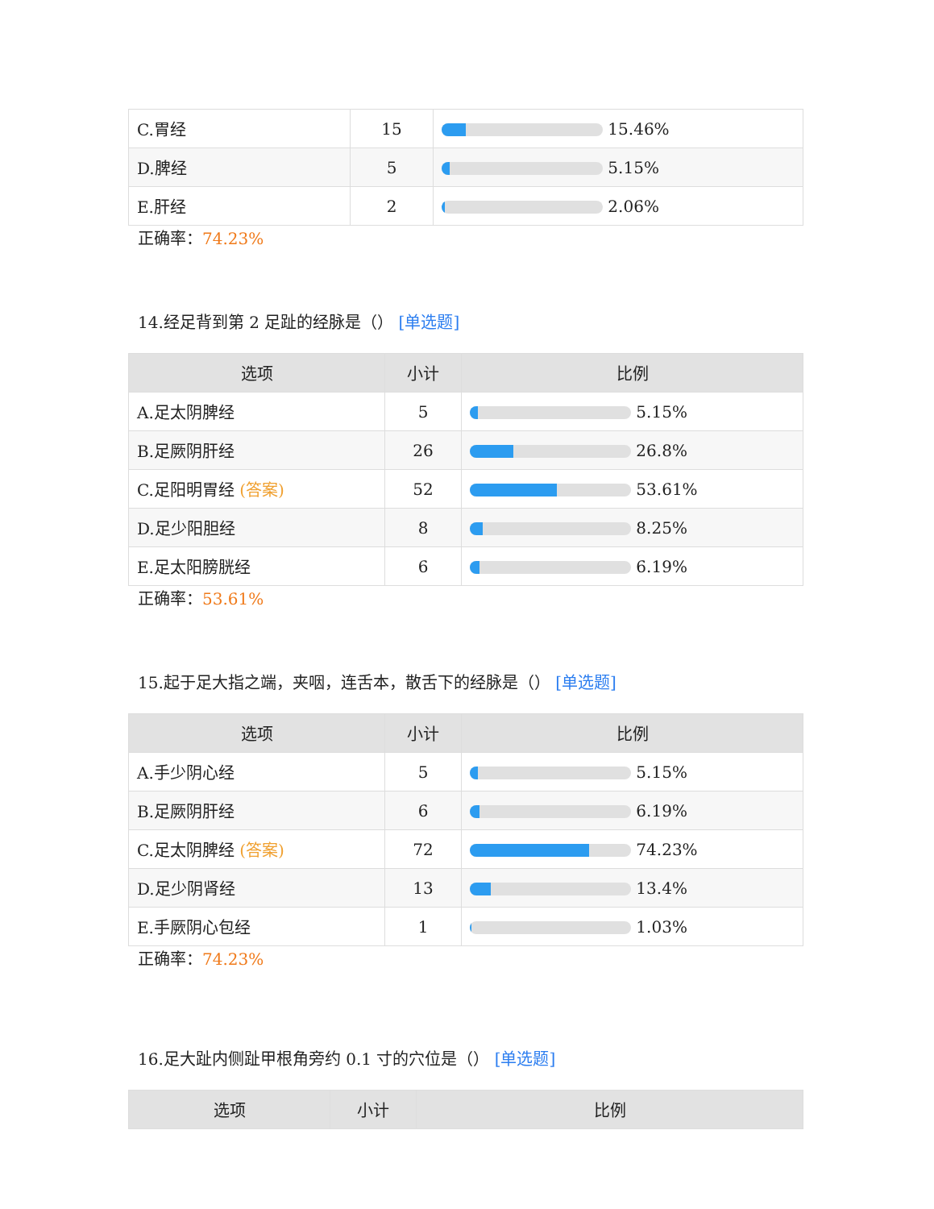| C.胃经 | 15 | 15.46% |
| D.脾经 | 5 | 5.15% |
| E.肝经 | 2 | 2.06% |
正确率：74.23%
14.经足背到第 2 足趾的经脉是（） [单选题]
| 选项 | 小计 | 比例 |
| --- | --- | --- |
| A.足太阴脾经 | 5 | 5.15% |
| B.足厥阴肝经 | 26 | 26.8% |
| C.足阳明胃经 (答案) | 52 | 53.61% |
| D.足少阳胆经 | 8 | 8.25% |
| E.足太阳膀胱经 | 6 | 6.19% |
正确率：53.61%
15.起于足大指之端，夹咽，连舌本，散舌下的经脉是（） [单选题]
| 选项 | 小计 | 比例 |
| --- | --- | --- |
| A.手少阴心经 | 5 | 5.15% |
| B.足厥阴肝经 | 6 | 6.19% |
| C.足太阴脾经 (答案) | 72 | 74.23% |
| D.足少阴肾经 | 13 | 13.4% |
| E.手厥阴心包经 | 1 | 1.03% |
正确率：74.23%
16.足大趾内侧趾甲根角旁约 0.1 寸的穴位是（） [单选题]
| 选项 | 小计 | 比例 |
| --- | --- | --- |